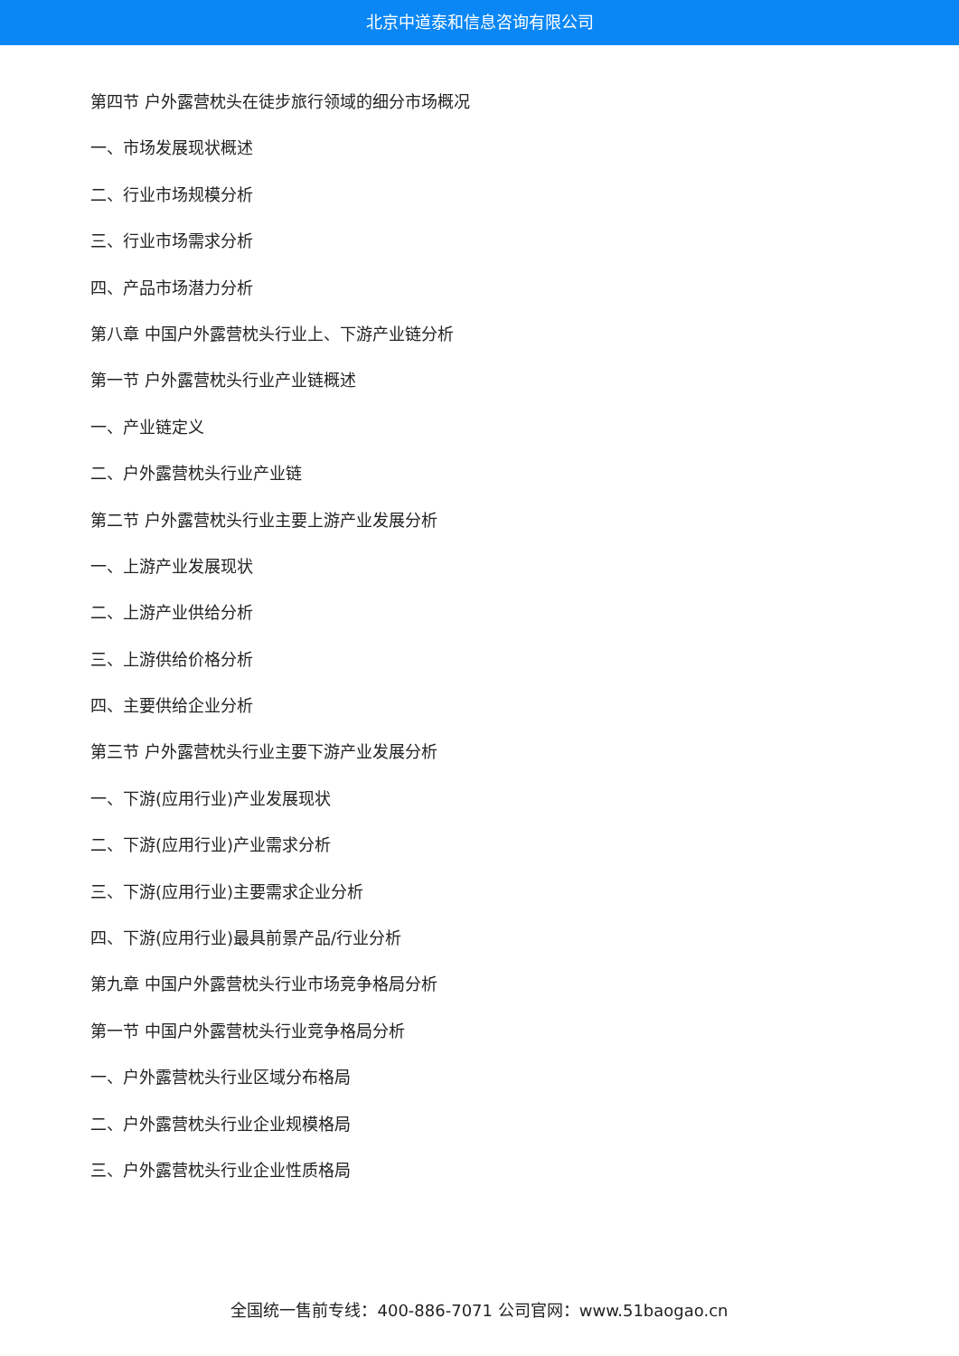北京中道泰和信息咨询有限公司
第四节 户外露营枕头在徒步旅行领域的细分市场概况
一、市场发展现状概述
二、行业市场规模分析
三、行业市场需求分析
四、产品市场潜力分析
第八章 中国户外露营枕头行业上、下游产业链分析
第一节 户外露营枕头行业产业链概述
一、产业链定义
二、户外露营枕头行业产业链
第二节 户外露营枕头行业主要上游产业发展分析
一、上游产业发展现状
二、上游产业供给分析
三、上游供给价格分析
四、主要供给企业分析
第三节 户外露营枕头行业主要下游产业发展分析
一、下游(应用行业)产业发展现状
二、下游(应用行业)产业需求分析
三、下游(应用行业)主要需求企业分析
四、下游(应用行业)最具前景产品/行业分析
第九章 中国户外露营枕头行业市场竞争格局分析
第一节 中国户外露营枕头行业竞争格局分析
一、户外露营枕头行业区域分布格局
二、户外露营枕头行业企业规模格局
三、户外露营枕头行业企业性质格局
全国统一售前专线：400-886-7071 公司官网：www.51baogao.cn